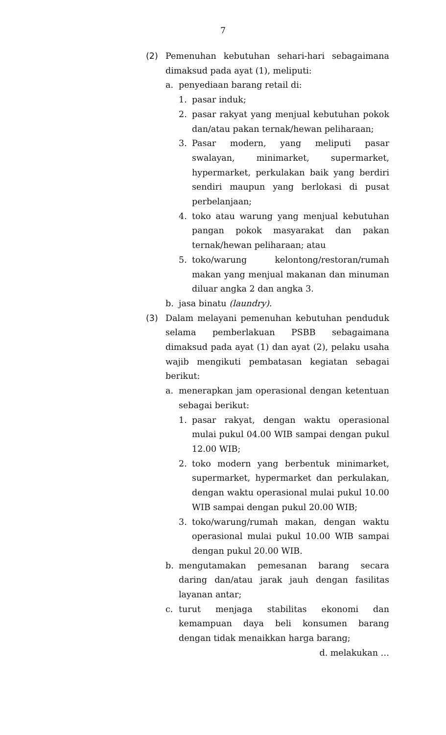7
(2) Pemenuhan kebutuhan sehari-hari sebagaimana dimaksud pada ayat (1), meliputi:
a. penyediaan barang retail di:
1. pasar induk;
2. pasar rakyat yang menjual kebutuhan pokok dan/atau pakan ternak/hewan peliharaan;
3. Pasar modern, yang meliputi pasar swalayan, minimarket, supermarket, hypermarket, perkulakan baik yang berdiri sendiri maupun yang berlokasi di pusat perbelanjaan;
4. toko atau warung yang menjual kebutuhan pangan pokok masyarakat dan pakan ternak/hewan peliharaan; atau
5. toko/warung kelontong/restoran/rumah makan yang menjual makanan dan minuman diluar angka 2 dan angka 3.
b. jasa binatu (laundry).
(3) Dalam melayani pemenuhan kebutuhan penduduk selama pemberlakuan PSBB sebagaimana dimaksud pada ayat (1) dan ayat (2), pelaku usaha wajib mengikuti pembatasan kegiatan sebagai berikut:
a. menerapkan jam operasional dengan ketentuan sebagai berikut:
1. pasar rakyat, dengan waktu operasional mulai pukul 04.00 WIB sampai dengan pukul 12.00 WIB;
2. toko modern yang berbentuk minimarket, supermarket, hypermarket dan perkulakan, dengan waktu operasional mulai pukul 10.00 WIB sampai dengan pukul 20.00 WIB;
3. toko/warung/rumah makan, dengan waktu operasional mulai pukul 10.00 WIB sampai dengan pukul 20.00 WIB.
b. mengutamakan pemesanan barang secara daring dan/atau jarak jauh dengan fasilitas layanan antar;
c. turut menjaga stabilitas ekonomi dan kemampuan daya beli konsumen barang dengan tidak menaikkan harga barang;
d. melakukan …